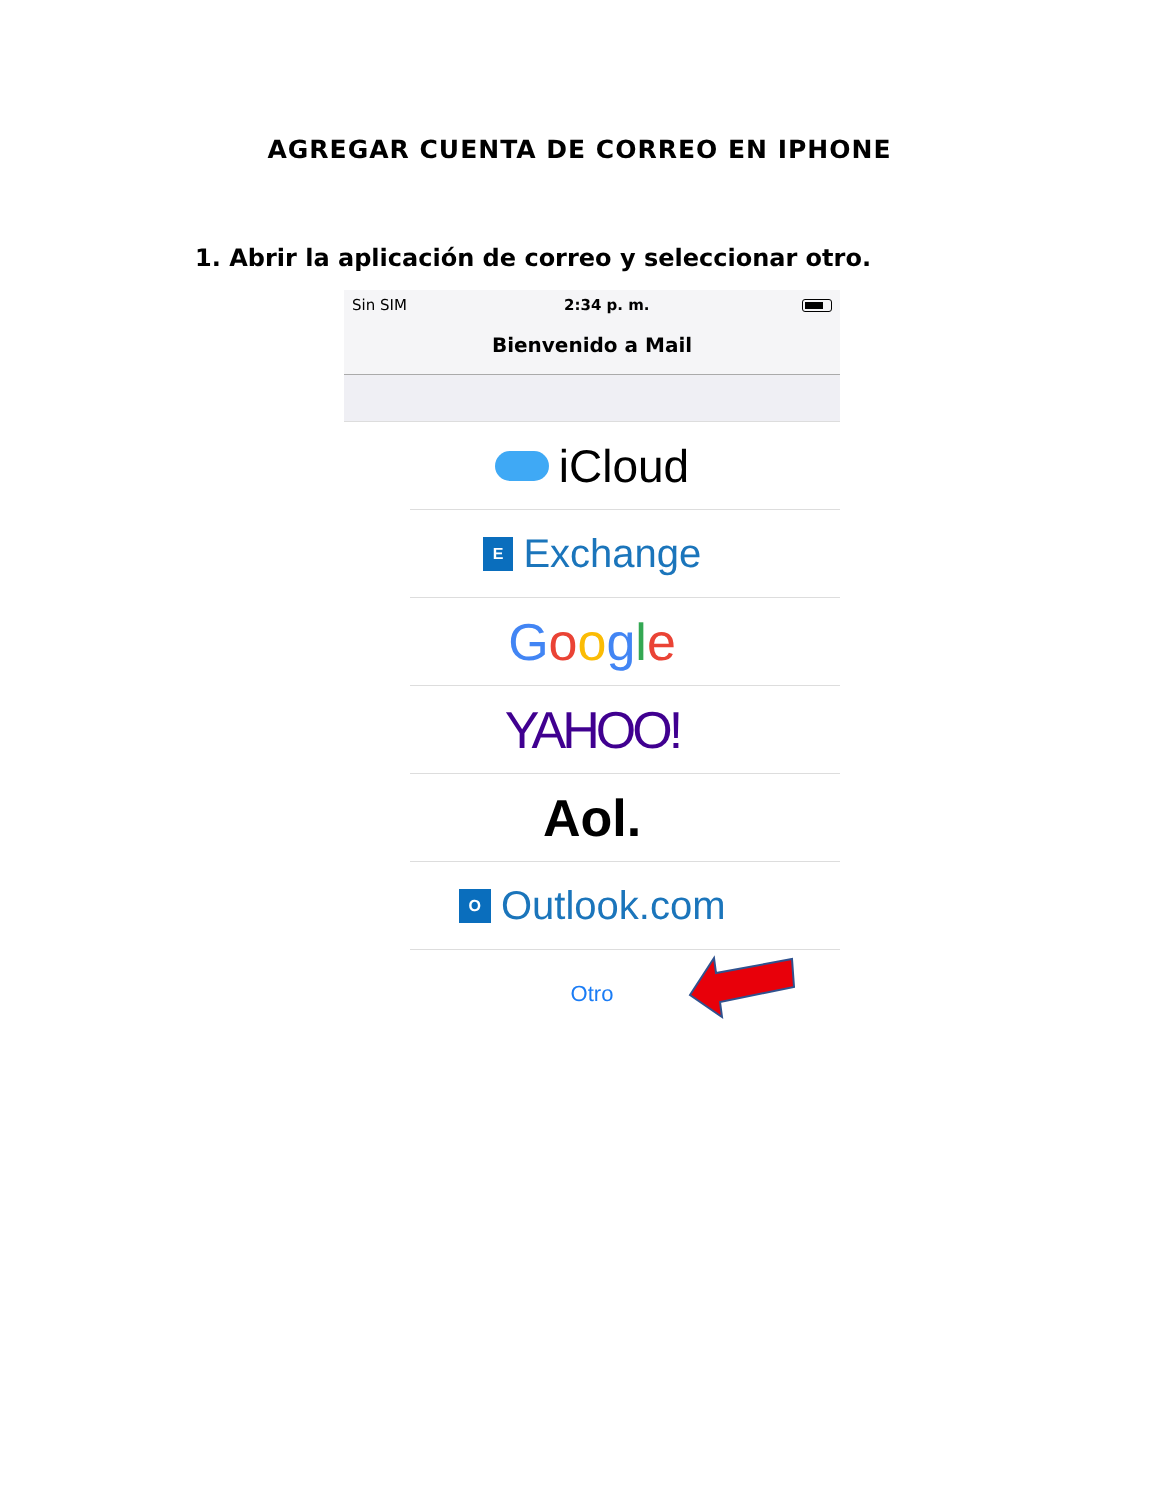AGREGAR CUENTA DE CORREO EN IPHONE
1. Abrir la aplicación de correo y seleccionar otro.
Sin SIM ︎ 2:34 p. m.
Bienvenido a Mail
iCloud
E Exchange
Google
YAHOO!
Aol.
O Outlook.com
Otro